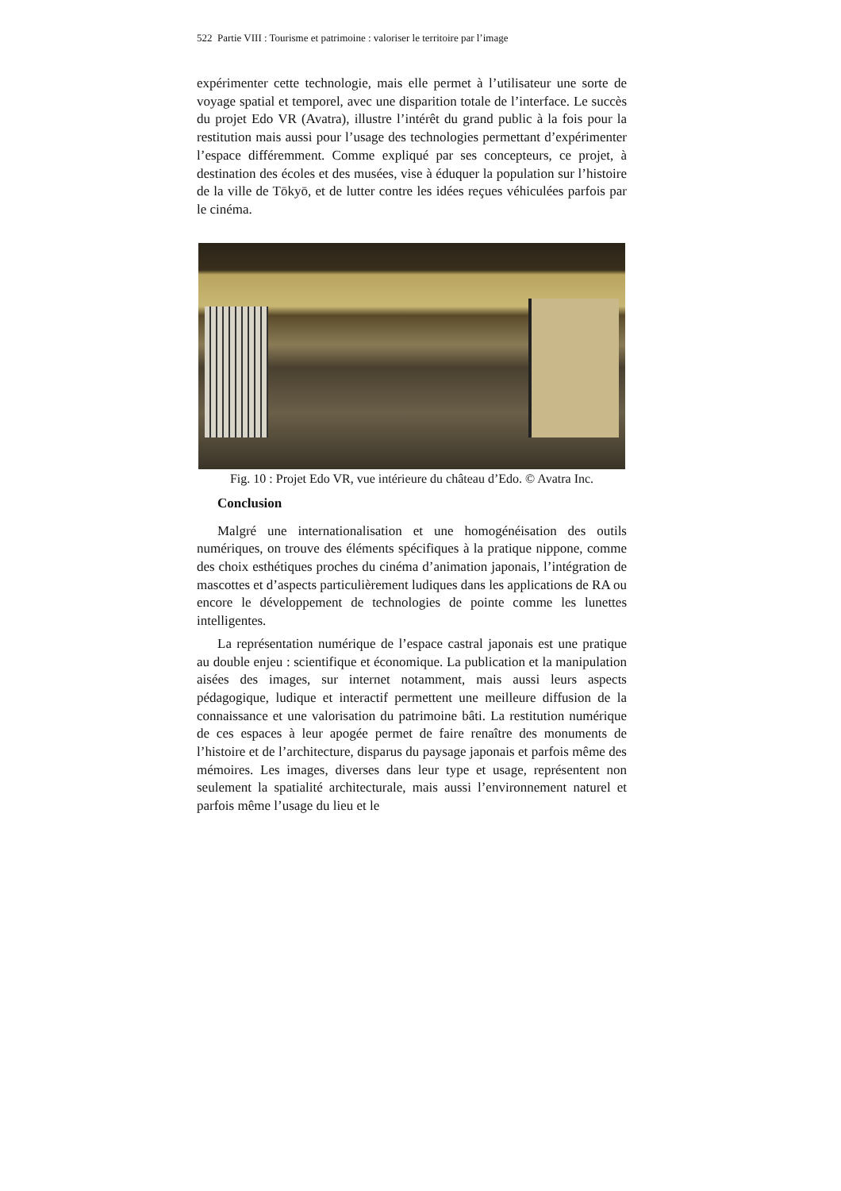522 Partie VIII : Tourisme et patrimoine : valoriser le territoire par l’image
expérimenter cette technologie, mais elle permet à l’utilisateur une sorte de voyage spatial et temporel, avec une disparition totale de l’interface. Le succès du projet Edo VR (Avatra), illustre l’intérêt du grand public à la fois pour la restitution mais aussi pour l’usage des technologies permettant d’expérimenter l’espace différemment. Comme expliqué par ses concepteurs, ce projet, à destination des écoles et des musées, vise à éduquer la population sur l’histoire de la ville de Tōkyō, et de lutter contre les idées reçues véhiculées parfois par le cinéma.
Fig. 10 : Projet Edo VR, vue intérieure du château d’Edo. © Avatra Inc.
Conclusion
Malgré une internationalisation et une homogénéisation des outils numériques, on trouve des éléments spécifiques à la pratique nippone, comme des choix esthétiques proches du cinéma d’animation japonais, l’intégration de mascottes et d’aspects particulièrement ludiques dans les applications de RA ou encore le développement de technologies de pointe comme les lunettes intelligentes.
La représentation numérique de l’espace castral japonais est une pratique au double enjeu : scientifique et économique. La publication et la manipulation aisées des images, sur internet notamment, mais aussi leurs aspects pédagogique, ludique et interactif permettent une meilleure diffusion de la connaissance et une valorisation du patrimoine bâti. La restitution numérique de ces espaces à leur apogée permet de faire renaître des monuments de l’histoire et de l’architecture, disparus du paysage japonais et parfois même des mémoires. Les images, diverses dans leur type et usage, représentent non seulement la spatialité architecturale, mais aussi l’environnement naturel et parfois même l’usage du lieu et le